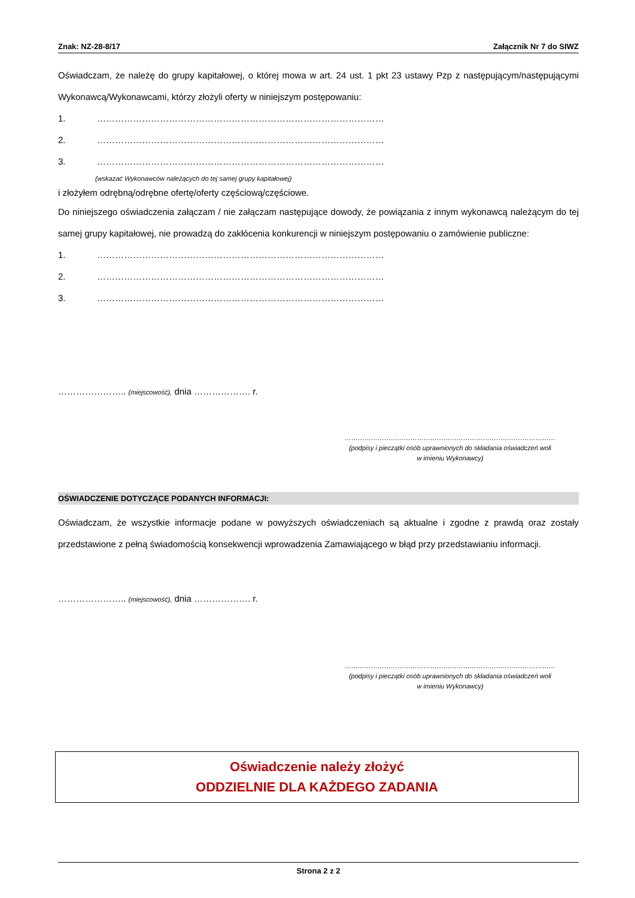Znak: NZ-28-8/17 Załącznik Nr 7 do SIWZ
Oświadczam, że należę do grupy kapitałowej, o której mowa w art. 24 ust. 1 pkt 23 ustawy Pzp z następującym/następującymi Wykonawcą/Wykonawcami, którzy złożyli oferty w niniejszym postępowaniu:
1. ……………………………………………………………………………………
2. ……………………………………………………………………………………
3. ……………………………………………………………………………………
(wskazać Wykonawców należących do tej samej grupy kapitałowej)
i złożyłem odrębną/odrębne ofertę/oferty częściową/częściowe.
Do niniejszego oświadczenia załączam / nie załączam następujące dowody, że powiązania z innym wykonawcą należącym do tej samej grupy kapitałowej, nie prowadzą do zakłócenia konkurencji w niniejszym postępowaniu o zamówienie publiczne:
1. ……………………………………………………………………………………
2. ……………………………………………………………………………………
3. ……………………………………………………………………………………
………………….. (miejscowość), dnia ………………. r.
……………………………………………………………………………………
(podpisy i pieczątki osób uprawnionych do składania oświadczeń woli
w imieniu Wykonawcy)
OŚWIADCZENIE DOTYCZĄCE PODANYCH INFORMACJI:
Oświadczam, że wszystkie informacje podane w powyższych oświadczeniach są aktualne i zgodne z prawdą oraz zostały przedstawione z pełną świadomością konsekwencji wprowadzenia Zamawiającego w błąd przy przedstawianiu informacji.
………………….. (miejscowość), dnia ………………. r.
……………………………………………………………………………………
(podpisy i pieczątki osób uprawnionych do składania oświadczeń woli
w imieniu Wykonawcy)
Oświadczenie należy złożyć
ODDZIELNIE DLA KAŻDEGO ZADANIA
Strona 2 z 2